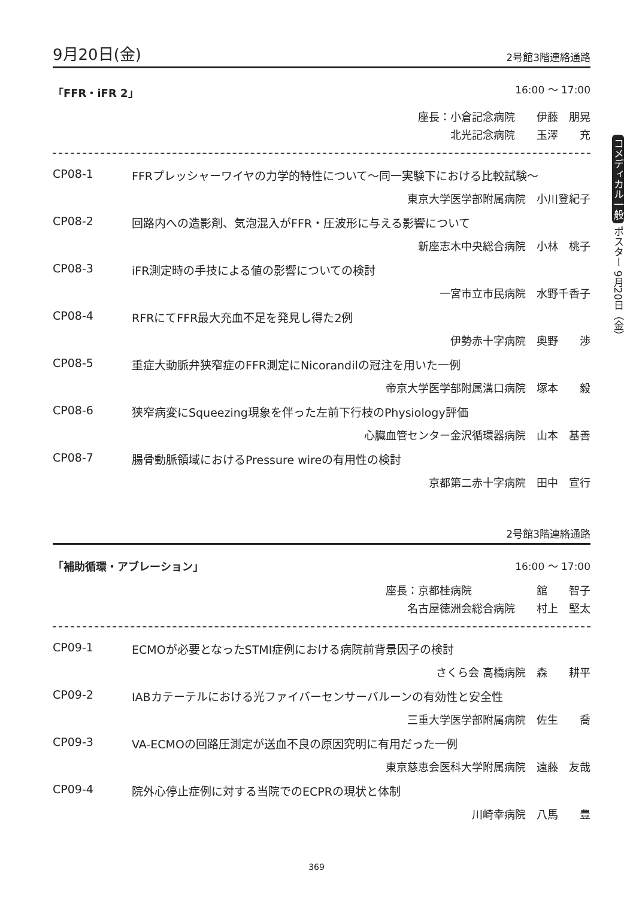コメディカル一般 ポスター 9月20日（金）
9月20日(金) 2号館3階連絡通路
「FFR・iFR 2」 16:00 ～ 17:00
座長：小倉記念病院　　伊藤　朋晃
北光記念病院　　玉澤　　充
CP08-1 FFRプレッシャーワイヤの力学的特性について～同一実験下における比較試験～
東京大学医学部附属病院　小川登紀子
CP08-2 回路内への造影剤、気泡混入がFFR・圧波形に与える影響について
新座志木中央総合病院　小林　桃子
CP08-3 iFR測定時の手技による値の影響についての検討
一宮市立市民病院　水野千香子
CP08-4 RFRにてFFR最大充血不足を発見し得た2例
伊勢赤十字病院　奥野　　渉
CP08-5 重症大動脈弁狭窄症のFFR測定にNicorandilの冠注を用いた一例
帝京大学医学部附属溝口病院　塚本　　毅
CP08-6 狭窄病変にSqueezing現象を伴った左前下行枝のPhysiology評価
心臓血管センター金沢循環器病院　山本　基善
CP08-7 腸骨動脈領域におけるPressure wireの有用性の検討
京都第二赤十字病院　田中　宣行
2号館3階連絡通路
「補助循環・アブレーション」 16:00 ～ 17:00
座長：京都桂病院　　　　　　舘　　智子
名古屋徳洲会総合病院　　村上　堅太
CP09-1 ECMOが必要となったSTMI症例における病院前背景因子の検討
さくら会 高橋病院　森　　耕平
CP09-2 IABカテーテルにおける光ファイバーセンサーバルーンの有効性と安全性
三重大学医学部附属病院　佐生　　喬
CP09-3 VA-ECMOの回路圧測定が送血不良の原因究明に有用だった一例
東京慈恵会医科大学附属病院　遠藤　友哉
CP09-4 院外心停止症例に対する当院でのECPRの現状と体制
川崎幸病院　八馬　　豊
369